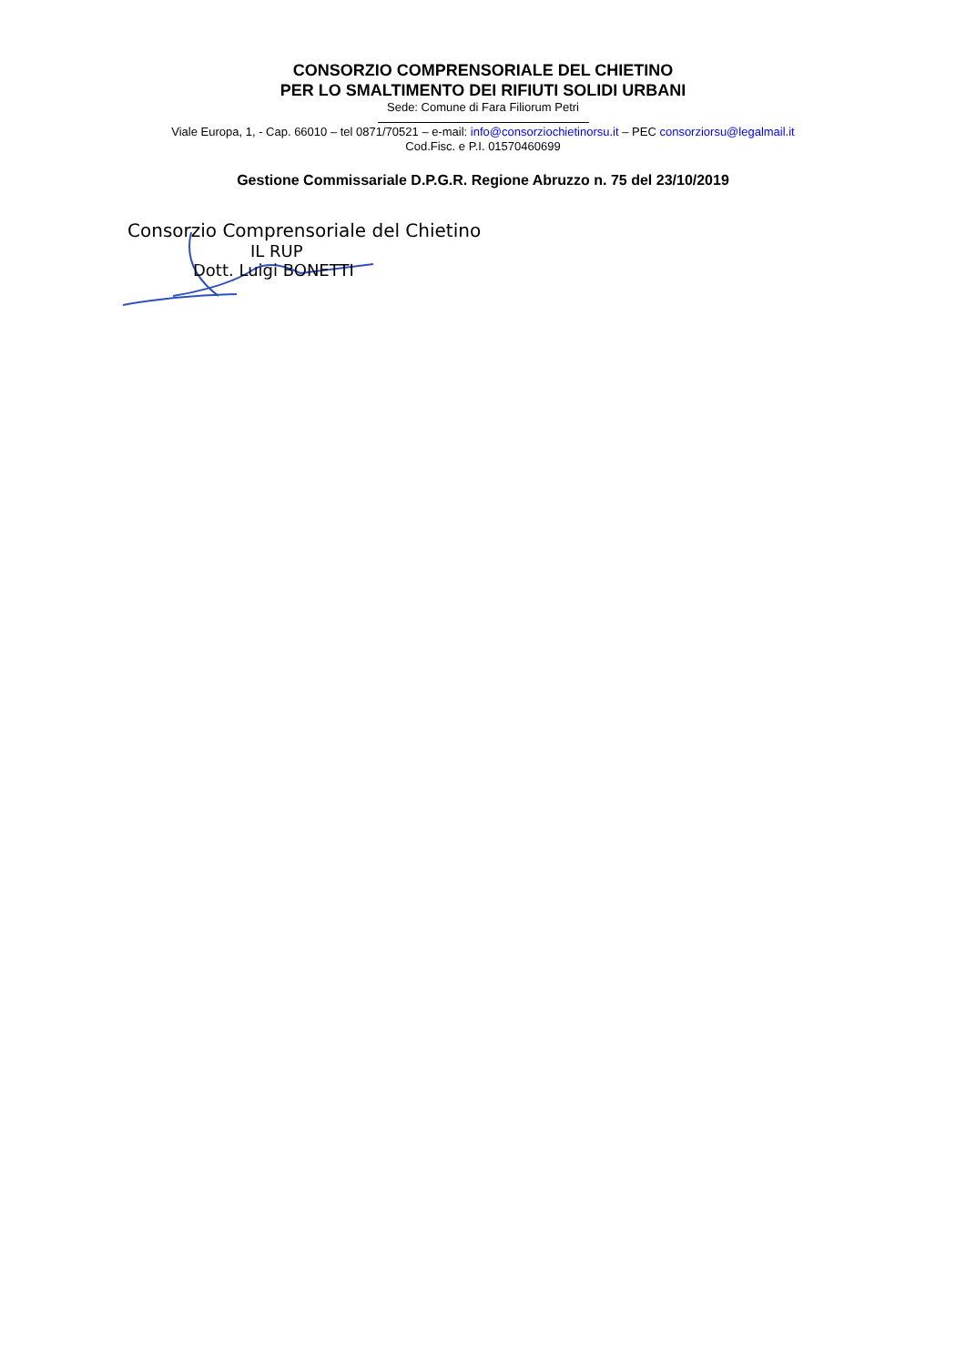CONSORZIO COMPRENSORIALE DEL CHIETINO
PER LO SMALTIMENTO DEI RIFIUTI SOLIDI URBANI
Sede: Comune di Fara Filiorum Petri
Viale Europa, 1, - Cap. 66010 – tel 0871/70521 – e-mail: info@consorziochietinorsu.it – PEC consorziorsu@legalmail.it
Cod.Fisc. e P.I. 01570460699
Gestione Commissariale D.P.G.R. Regione Abruzzo n. 75 del 23/10/2019
Consorzio Comprensoriale del Chietino
IL RUP
Dott. Luigi BONETTI